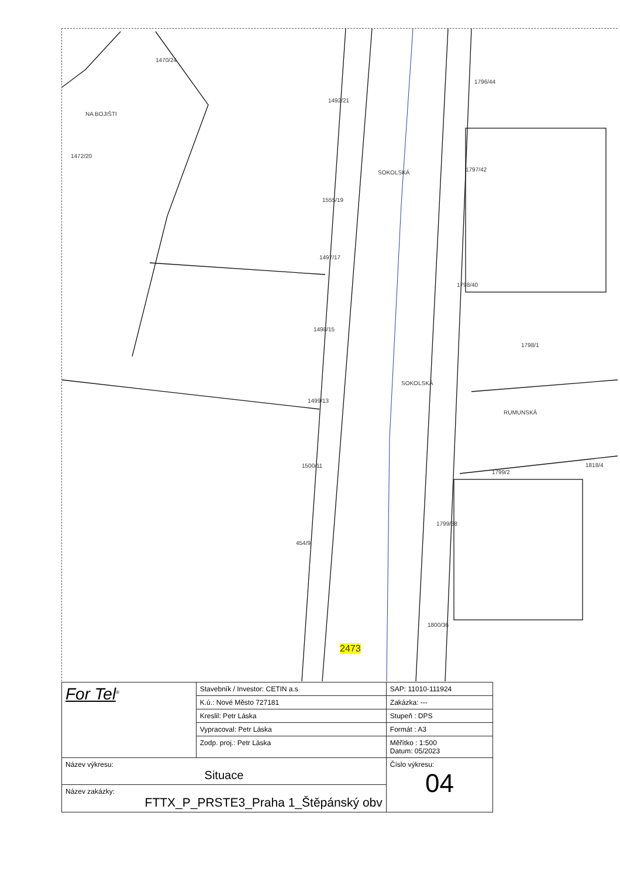1470/24
NA BOJIŠTI
1472/20
1492/21
1555/19
1497/17
1498/15
1499/13
1500/11
454/9
SOKOLSKÁ
SOKOLSKÁ
1796/44
1797/42
1798/40
1798/1
RUMUNSKÁ
1799/2
1818/4
1799/38
1800/36
2473
| For Tel<sup>®</sup> | Stavebník / Investor: CETIN a.s | SAP: 11010-111924 |
| | K.ú.: Nové Město 727181 | Zakázka: --- |
| | Kreslil: Petr Láska | Stupeň : DPS |
| | Vypracoval: Petr Láska | Formát : A3 |
| | Zodp. proj.: Petr Láska | Měřítko : 1:500 Datum: 05/2023 |
| Název výkresu: Situace | | Číslo výkresu: 04 |
| Název zakázky: FTTX_P_PRSTE3_Praha 1_Štěpánský obv | | |